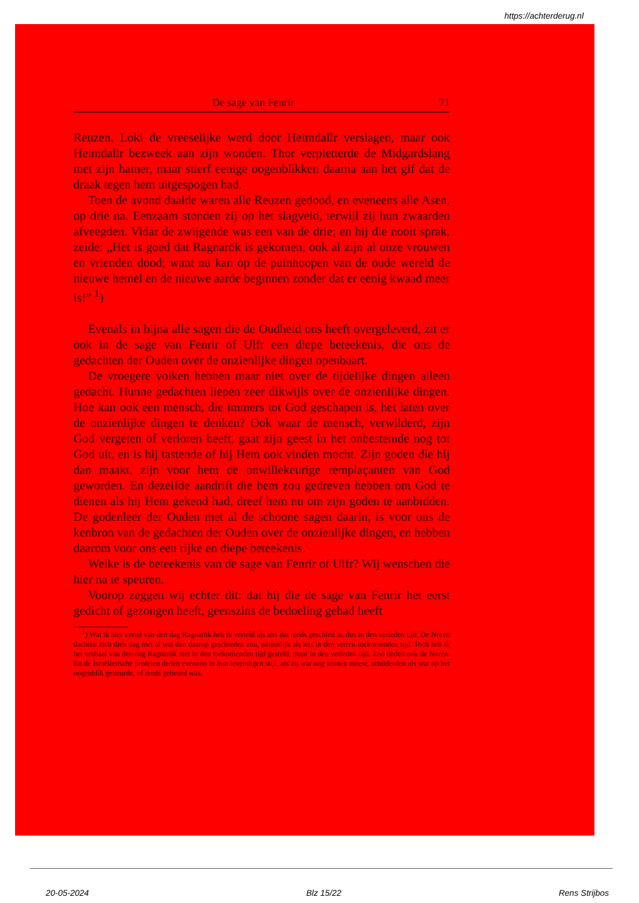https://achterderug.nl
De sage van Fenrir 71
Reuzen. Loki de vreeselijke werd door Heimdallr verslagen, maar ook Heimdallr bezweek aan zijn wonden. Thor verpletterde de Midgardslang met zijn hamer, maar stierf eenige oogenblikken daarna aan het gif dat de draak tegen hem uitgespogen had.
Toen de avond daalde waren alle Reuzen gedood, en eveneens alle Asen, op drie na. Eenzaam stonden zij op het slagveld, terwijl zij hun zwaarden afveegden. Vidar de zwijgende was een van de drie; en hij die nooit sprak, zeide: „Het is goed dat Ragnarök is gekomen, ook al zijn al onze vrouwen en vrienden dood; want nu kan op de puinhoopen van de oude wereld de nieuwe hemel en de nieuwe aarde beginnen zonder dat er eenig kwaad meer is!” <sup>1</sup>)
Evenals in bijna alle sagen die de Oudheid ons heeft overgeleverd, zit er ook in de sage van Fenrir of Ulfr een diepe beteekenis, die ons de gedachten der Ouden over de onzienlijke dingen openbaart.
De vroegere volken hebben maar niet over de tijdelijke dingen alleen gedacht. Hunne gedachten liepen zeer dikwijls over de onzienlijke dingen. Hoe kan ook een mensch, die immers tot God geschapen is, het laten over de onzienlijke dingen te denken? Ook waar de mensch, verwilderd, zijn God vergeten of verloren heeft, gaat zijn geest in het onbestemde nog tot God uit, en is hij tastende of hij Hem ook vinden mocht. Zijn goden die hij dan maakt, zijn voor hem de onwillekeurige remplaçanten van God geworden. En dezelfde aandrift die hem zou gedreven hebben om God te dienen als hij Hem gekend had, dreef hem nu om zijn goden te aanbidden. De godenleer der Ouden met al de schoone sagen daarin, is voor ons de kenbron van de gedachten der Ouden over de onzienlijke dingen, en hebben daarom voor ons een rijke en diepe beteekenis.
Welke is de beteekenis van de sage van Fenrir of Ulfr? Wij wenschen die hier na te speuren.
Voorop zeggen wij echter dit: dat hij die de sage van Fenrir het eerst gedicht of gezongen heeft, geenszins de bedoeling gehad heeft
<sup>1</sup>) Wat ik hier vertel van den dag Ragnarök heb ik verteld als iets dat reeds geschied is, dus in den verleden tijd. De Noren dachten zich dien dag met al wat dan daarop geschieden zou, natuurlijk als iets in den verren toekomenden tijd. Toch heb ik het verhaal van den dag Ragnarök niet in den toekomenden tijd gesteld, maar in den verleden tijd. Zoo deden ook de Noren. En de Israëlietische profeten deden evenzoo in hun levendigen stijl, als zij wat nog komen moest, schilderden als wat op het oogenblik gebeurde, of reeds gebeurd was.
20-05-2024 Blz 15/22 Rens Strijbos